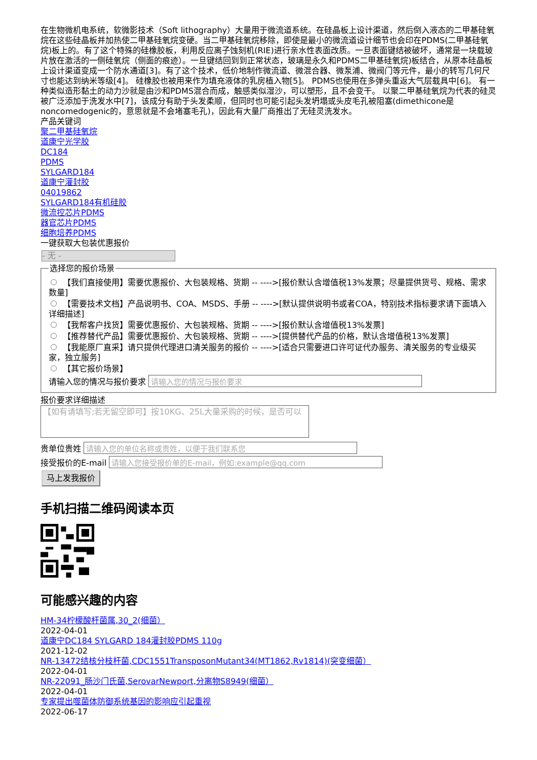在生物微机电系统，软微影技术（Soft lithography）大量用于微流道系统。在硅晶板上设计渠道，然后倒入液态的二甲基硅氧烷在这些硅晶板并加热使二甲基硅氧烷变硬。当二甲基硅氧烷移除，即使是最小的微流道设计细节也会印在PDMS(二甲基硅氧烷)板上的。有了这个特殊的硅橡胶板，利用反应离子蚀刻机(RIE)进行亲水性表面改质。一旦表面键结被破坏，通常是一块载玻片放在激活的一侧硅氧烷（侧面的痕迹）。一旦键结回到到正常状态，玻璃是永久和PDMS二甲基硅氧烷)板结合，从原本硅晶板上设计渠道变成一个防水通道[3]。有了这个技术，低价地制作微流道、微混合器、微泵浦、微阀门等元件，最小的转写几何尺寸也能达到纳米等级[4]。 硅橡胶也被用来作为填充液体的乳房植入物[5]。 PDMS也使用在多弹头重返大气层载具中[6]。 有一种类似造形黏土的动力沙就是由沙和PDMS混合而成，触感类似湿沙，可以塑形，且不会变干。 以聚二甲基硅氧烷为代表的硅灵被广泛添加于洗发水中[7]，该成分有助于头发柔顺，但同时也可能引起头发坍塌或头皮毛孔被阻塞(dimethicone是noncomedogenic的，意思就是不会堵塞毛孔)，因此有大量厂商推出了无硅灵洗发水。
产品关键词
聚二甲基硅氧烷
道康宁光学胶
DC184
PDMS
SYLGARD184
道康宁灌封胶
04019862
SYLGARD184有机硅胶
微流控芯片PDMS
器官芯片PDMS
细胞培养PDMS
一键获取大包装优惠报价
- 无 -
选择您的报价场景
【我们直接使用】需要优惠报价、大包装规格、货期 -- ---->[报价默认含增值税13%发票；尽量提供货号、规格、需求数量]
【需要技术文档】产品说明书、COA、MSDS、手册 -- ---->[默认提供说明书或者COA，特别技术指标要求请下面填入详细描述]
【我帮客户找货】需要优惠报价、大包装规格、货期 -- ---->[报价默认含增值税13%发票]
【推荐替代产品】需要优惠报价、大包装规格、货期 -- ---->[提供替代产品的价格，默认含增值税13%发票]
【我能原厂直采】请只提供代理进口清关服务的报价 -- ---->[适合只需要进口许可证代办服务、清关服务的专业级买家，独立服务]
【其它报价场景】
请输入您的情况与报价要求
报价要求详细描述
【如有请填写;若无留空即可】按10KG、25L大量采购的时候，是否可以
贵单位贵姓
接受报价的E-mail
马上发我报价
手机扫描二维码阅读本页
可能感兴趣的内容
HM-34柠檬酸杆菌属,30_2(细菌）
2022-04-01
道康宁DC184 SYLGARD 184灌封胶PDMS 110g
2021-12-02
NR-13472结核分枝杆菌,CDC1551TransposonMutant34(MT1862,Rv1814)(突变细菌）
2022-04-01
NR-22091_肠沙门氏菌,SerovarNewport,分离物S8949(细菌）
2022-04-01
专家提出噬菌体防御系统基因的影响应引起重视
2022-06-17